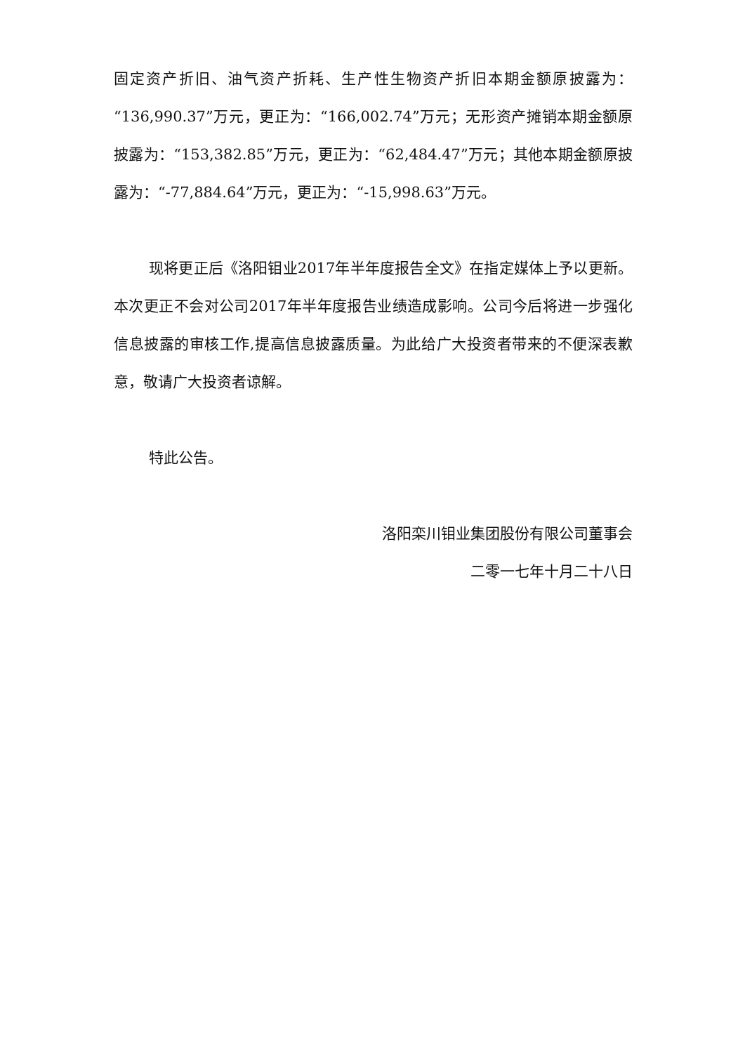固定资产折旧、油气资产折耗、生产性生物资产折旧本期金额原披露为：“136,990.37”万元，更正为：“166,002.74”万元；无形资产摊销本期金额原披露为：“153,382.85”万元，更正为：“62,484.47”万元；其他本期金额原披露为：“-77,884.64”万元，更正为：“-15,998.63”万元。
现将更正后《洛阳钼业2017年半年度报告全文》在指定媒体上予以更新。本次更正不会对公司2017年半年度报告业绩造成影响。公司今后将进一步强化信息披露的审核工作,提高信息披露质量。为此给广大投资者带来的不便深表歉意，敬请广大投资者谅解。
特此公告。
洛阳栾川钼业集团股份有限公司董事会
二零一七年十月二十八日